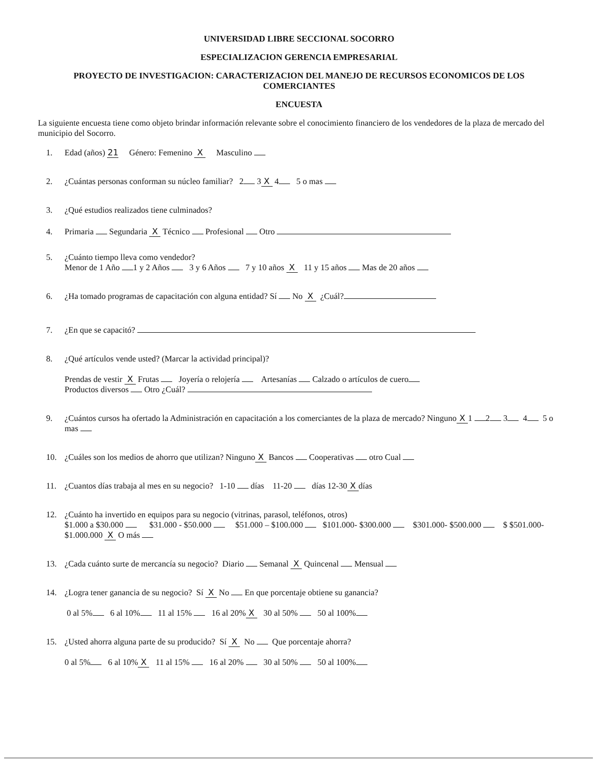UNIVERSIDAD LIBRE SECCIONAL SOCORRO
ESPECIALIZACION GERENCIA EMPRESARIAL
PROYECTO DE INVESTIGACION: CARACTERIZACION DEL MANEJO DE RECURSOS ECONOMICOS DE LOS COMERCIANTES
ENCUESTA
La siguiente encuesta tiene como objeto brindar información relevante sobre el conocimiento financiero de los vendedores de la plaza de mercado del municipio del Socorro.
1. Edad (años) 21 Género: Femenino X Masculino
2. ¿Cuántas personas conforman su núcleo familiar? 2 3 X 4 5 o mas
3. ¿Qué estudios realizados tiene culminados?
4. Primaria Segundaria X Técnico Profesional Otro
5. ¿Cuánto tiempo lleva como vendedor?
Menor de 1 Año 1 y 2 Años 3 y 6 Años 7 y 10 años X 11 y 15 años Mas de 20 años
6. ¿Ha tomado programas de capacitación con alguna entidad? Sí No X ¿Cuál?
7. ¿En que se capacitó?
8. ¿Qué artículos vende usted? (Marcar la actividad principal)?
Prendas de vestir X Frutas Joyería o relojería Artesanías Calzado o artículos de cuero
Productos diversos Otro ¿Cuál?
9. ¿Cuántos cursos ha ofertado la Administración en capacitación a los comerciantes de la plaza de mercado? Ninguno X 1 2 3 4 5 o mas
10. ¿Cuáles son los medios de ahorro que utilizan? Ninguno X Bancos Cooperativas otro Cual
11. ¿Cuantos días trabaja al mes en su negocio? 1-10 días 11-20 días 12-30 X días
12. ¿Cuánto ha invertido en equipos para su negocio (vitrinas, parasol, teléfonos, otros)
$1.000 a $30.000 $31.000 - $50.000 $51.000 – $100.000 $101.000- $300.000 $301.000- $500.000 $ $501.000- $1.000.000 X O más
13. ¿Cada cuánto surte de mercancía su negocio? Diario Semanal X Quincenal Mensual
14. ¿Logra tener ganancia de su negocio? Sí X No En que porcentaje obtiene su ganancia?
0 al 5% 6 al 10% 11 al 15% 16 al 20% X 30 al 50% 50 al 100%
15. ¿Usted ahorra alguna parte de su producido? Sí X No Que porcentaje ahorra?
0 al 5% 6 al 10% X 11 al 15% 16 al 20% 30 al 50% 50 al 100%